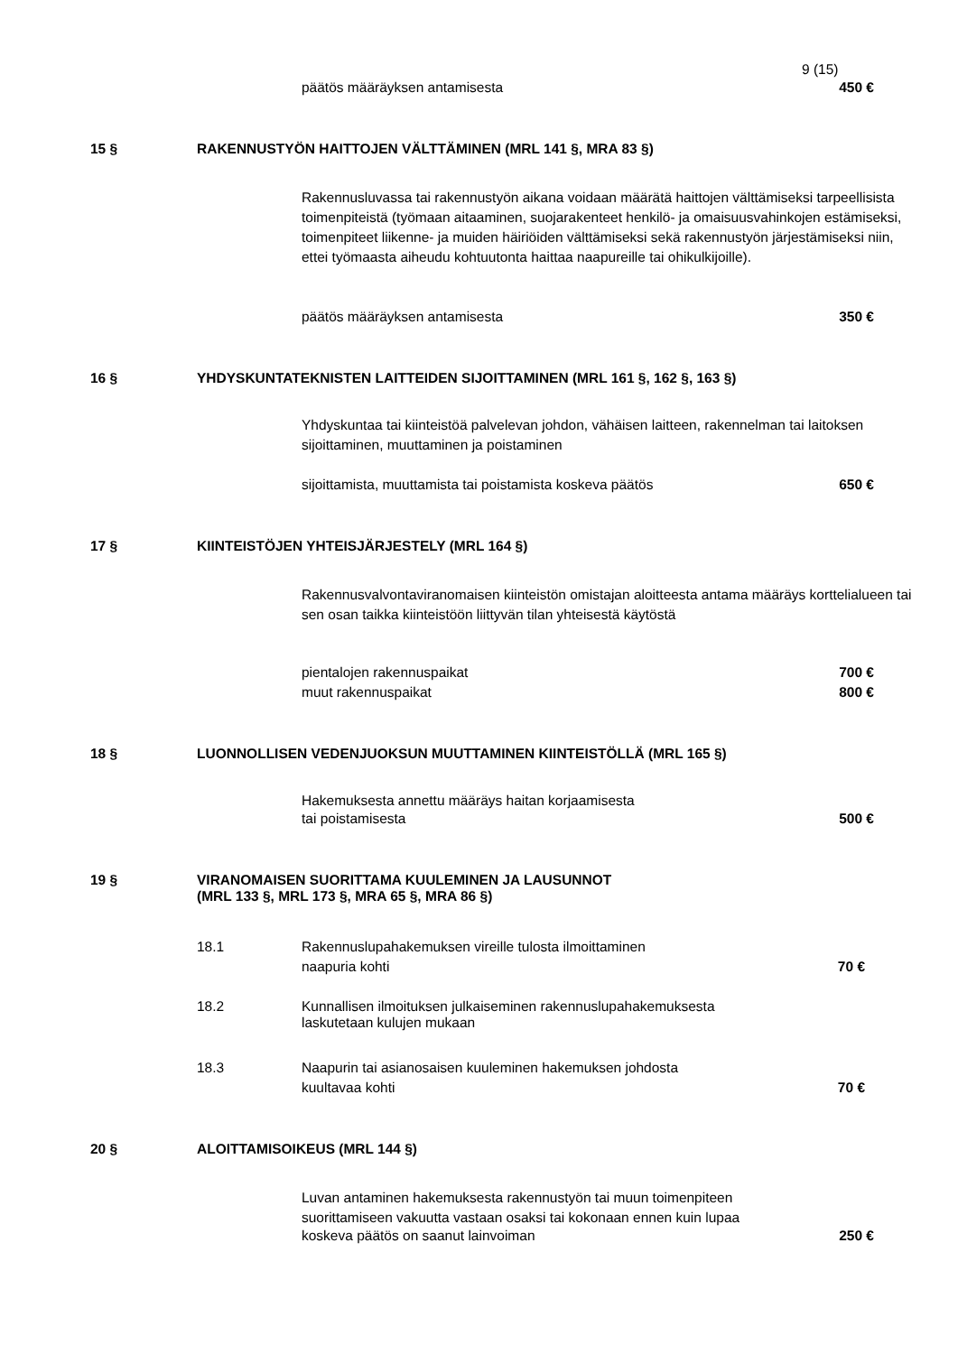9 (15)
päätös määräyksen antamisesta 450 €
15 § RAKENNUSTYÖN HAITTOJEN VÄLTTÄMINEN (MRL 141 §, MRA 83 §)
Rakennusluvassa tai rakennustyön aikana voidaan määrätä haittojen välttämiseksi tarpeellisista toimenpiteistä (työmaan aitaaminen, suojarakenteet henkilö- ja omaisuusvahinkojen estämiseksi, toimenpiteet liikenne- ja muiden häiriöiden välttämiseksi sekä rakennustyön järjestämiseksi niin, ettei työmaasta aiheudu kohtuutonta haittaa naapureille tai ohikulkijoille).
päätös määräyksen antamisesta 350 €
16 § YHDYSKUNTATEKNISTEN LAITTEIDEN SIJOITTAMINEN (MRL 161 §, 162 §, 163 §)
Yhdyskuntaa tai kiinteistöä palvelevan johdon, vähäisen laitteen, rakennelman tai laitoksen sijoittaminen, muuttaminen ja poistaminen
sijoittamista, muuttamista tai poistamista koskeva päätös 650 €
17 § KIINTEISTÖJEN YHTEISJÄRJESTELY (MRL 164 §)
Rakennusvalvontaviranomaisen kiinteistön omistajan aloitteesta antama määräys korttelialueen tai sen osan taikka kiinteistöön liittyvän tilan yhteisestä käytöstä
pientalojen rakennuspaikat 700 €
muut rakennuspaikat 800 €
18 § LUONNOLLISEN VEDENJUOKSUN MUUTTAMINEN KIINTEISTÖLLÄ (MRL 165 §)
Hakemuksesta annettu määräys haitan korjaamisesta
tai poistamisesta 500 €
19 § VIRANOMAISEN SUORITTAMA KUULEMINEN JA LAUSUNNOT
(MRL 133 §, MRL 173 §, MRA 65 §, MRA 86 §)
18.1 Rakennuslupahakemuksen vireille tulosta ilmoittaminen
naapuria kohti 70 €
18.2 Kunnallisen ilmoituksen julkaiseminen rakennuslupahakemuksesta
laskutetaan kulujen mukaan
18.3 Naapurin tai asianosaisen kuuleminen hakemuksen johdosta
kuultavaa kohti 70 €
20 § ALOITTAMISOIKEUS (MRL 144 §)
Luvan antaminen hakemuksesta rakennustyön tai muun toimenpiteen
suorittamiseen vakuutta vastaan osaksi tai kokonaan ennen kuin lupaa
koskeva päätös on saanut lainvoiman 250 €